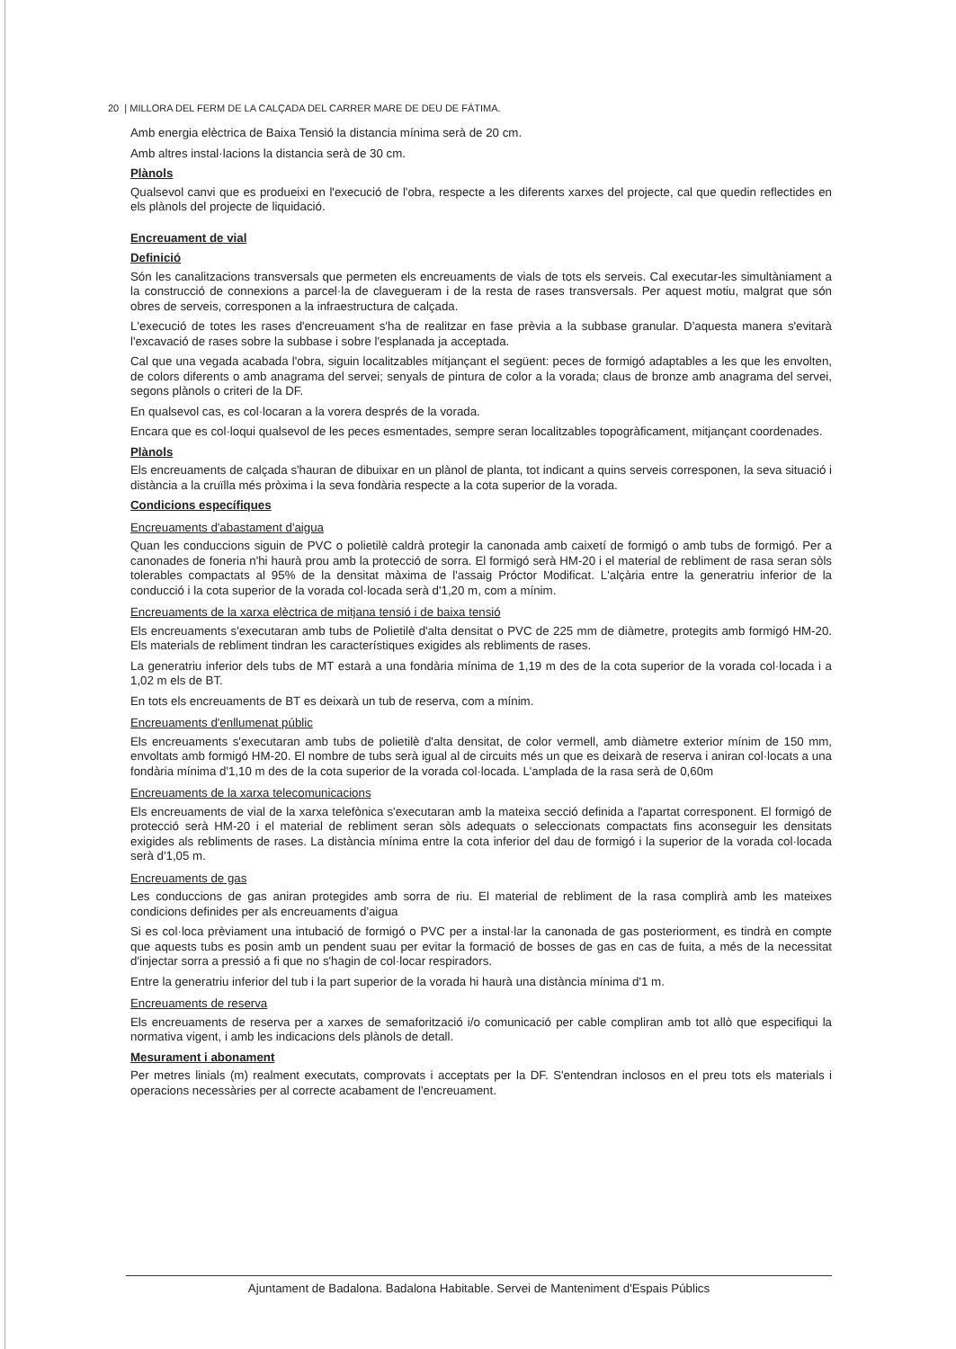20 | MILLORA DEL FERM DE LA CALÇADA DEL CARRER MARE DE DEU DE FÀTIMA.
Amb energia elèctrica de Baixa Tensió la distancia mínima serà de 20 cm.
Amb altres instal·lacions la distancia serà de 30 cm.
Plànols
Qualsevol canvi que es produeixi en l'execució de l'obra, respecte a les diferents xarxes del projecte, cal que quedin reflectides en els plànols del projecte de liquidació.
Encreuament de vial
Definició
Són les canalitzacions transversals que permeten els encreuaments de vials de tots els serveis. Cal executar-les simultàniament a la construcció de connexions a parcel·la de clavegueram i de la resta de rases transversals. Per aquest motiu, malgrat que són obres de serveis, corresponen a la infraestructura de calçada.
L'execució de totes les rases d'encreuament s'ha de realitzar en fase prèvia a la subbase granular. D'aquesta manera s'evitarà l'excavació de rases sobre la subbase i sobre l'esplanada ja acceptada.
Cal que una vegada acabada l'obra, siguin localitzables mitjançant el següent: peces de formigó adaptables a les que les envolten, de colors diferents o amb anagrama del servei; senyals de pintura de color a la vorada; claus de bronze amb anagrama del servei, segons plànols o criteri de la DF.
En qualsevol cas, es col·locaran a la vorera després de la vorada.
Encara que es col·loqui qualsevol de les peces esmentades, sempre seran localitzables topogràficament, mitjançant coordenades.
Plànols
Els encreuaments de calçada s'hauran de dibuixar en un plànol de planta, tot indicant a quins serveis corresponen, la seva situació i distància a la cruïlla més pròxima i la seva fondària respecte a la cota superior de la vorada.
Condicions específiques
Encreuaments d'abastament d'aigua
Quan les conduccions siguin de PVC o polietilè caldrà protegir la canonada amb caixetí de formigó o amb tubs de formigó. Per a canonades de foneria n'hi haurà prou amb la protecció de sorra. El formigó serà HM-20 i el material de rebliment de rasa seran sòls tolerables compactats al 95% de la densitat màxima de l'assaig Próctor Modificat. L'alçària entre la generatriu inferior de la conducció i la cota superior de la vorada col·locada serà d'1,20 m, com a mínim.
Encreuaments de la xarxa elèctrica de mitjana tensió i de baixa tensió
Els encreuaments s'executaran amb tubs de Polietilè d'alta densitat o PVC de 225 mm de diàmetre, protegits amb formigó HM-20. Els materials de rebliment tindran les característiques exigides als rebliments de rases.
La generatriu inferior dels tubs de MT estarà a una fondària mínima de 1,19 m des de la cota superior de la vorada col·locada i a 1,02 m els de BT.
En tots els encreuaments de BT es deixarà un tub de reserva, com a mínim.
Encreuaments d'enllumenat públic
Els encreuaments s'executaran amb tubs de polietilè d'alta densitat, de color vermell, amb diàmetre exterior mínim de 150 mm, envoltats amb formigó HM-20. El nombre de tubs serà igual al de circuits més un que es deixarà de reserva i aniran col·locats a una fondària mínima d'1,10 m des de la cota superior de la vorada col·locada. L'amplada de la rasa serà de 0,60m
Encreuaments de la xarxa telecomunicacions
Els encreuaments de vial de la xarxa telefònica s'executaran amb la mateixa secció definida a l'apartat corresponent. El formigó de protecció serà HM-20 i el material de rebliment seran sòls adequats o seleccionats compactats fins aconseguir les densitats exigides als rebliments de rases. La distància mínima entre la cota inferior del dau de formigó i la superior de la vorada col·locada serà d'1,05 m.
Encreuaments de gas
Les conduccions de gas aniran protegides amb sorra de riu. El material de rebliment de la rasa complirà amb les mateixes condicions definides per als encreuaments d'aigua
Si es col·loca prèviament una intubació de formigó o PVC per a instal·lar la canonada de gas posteriorment, es tindrà en compte que aquests tubs es posin amb un pendent suau per evitar la formació de bosses de gas en cas de fuita, a més de la necessitat d'injectar sorra a pressió a fi que no s'hagin de col·locar respiradors.
Entre la generatriu inferior del tub i la part superior de la vorada hi haurà una distància mínima d'1 m.
Encreuaments de reserva
Els encreuaments de reserva per a xarxes de semaforització i/o comunicació per cable compliran amb tot allò que especifiqui la normativa vigent, i amb les indicacions dels plànols de detall.
Mesurament i abonament
Per metres linials (m) realment executats, comprovats i acceptats per la DF. S'entendran inclosos en el preu tots els materials i operacions necessàries per al correcte acabament de l'encreuament.
Ajuntament de Badalona. Badalona Habitable. Servei de Manteniment d'Espais Públics